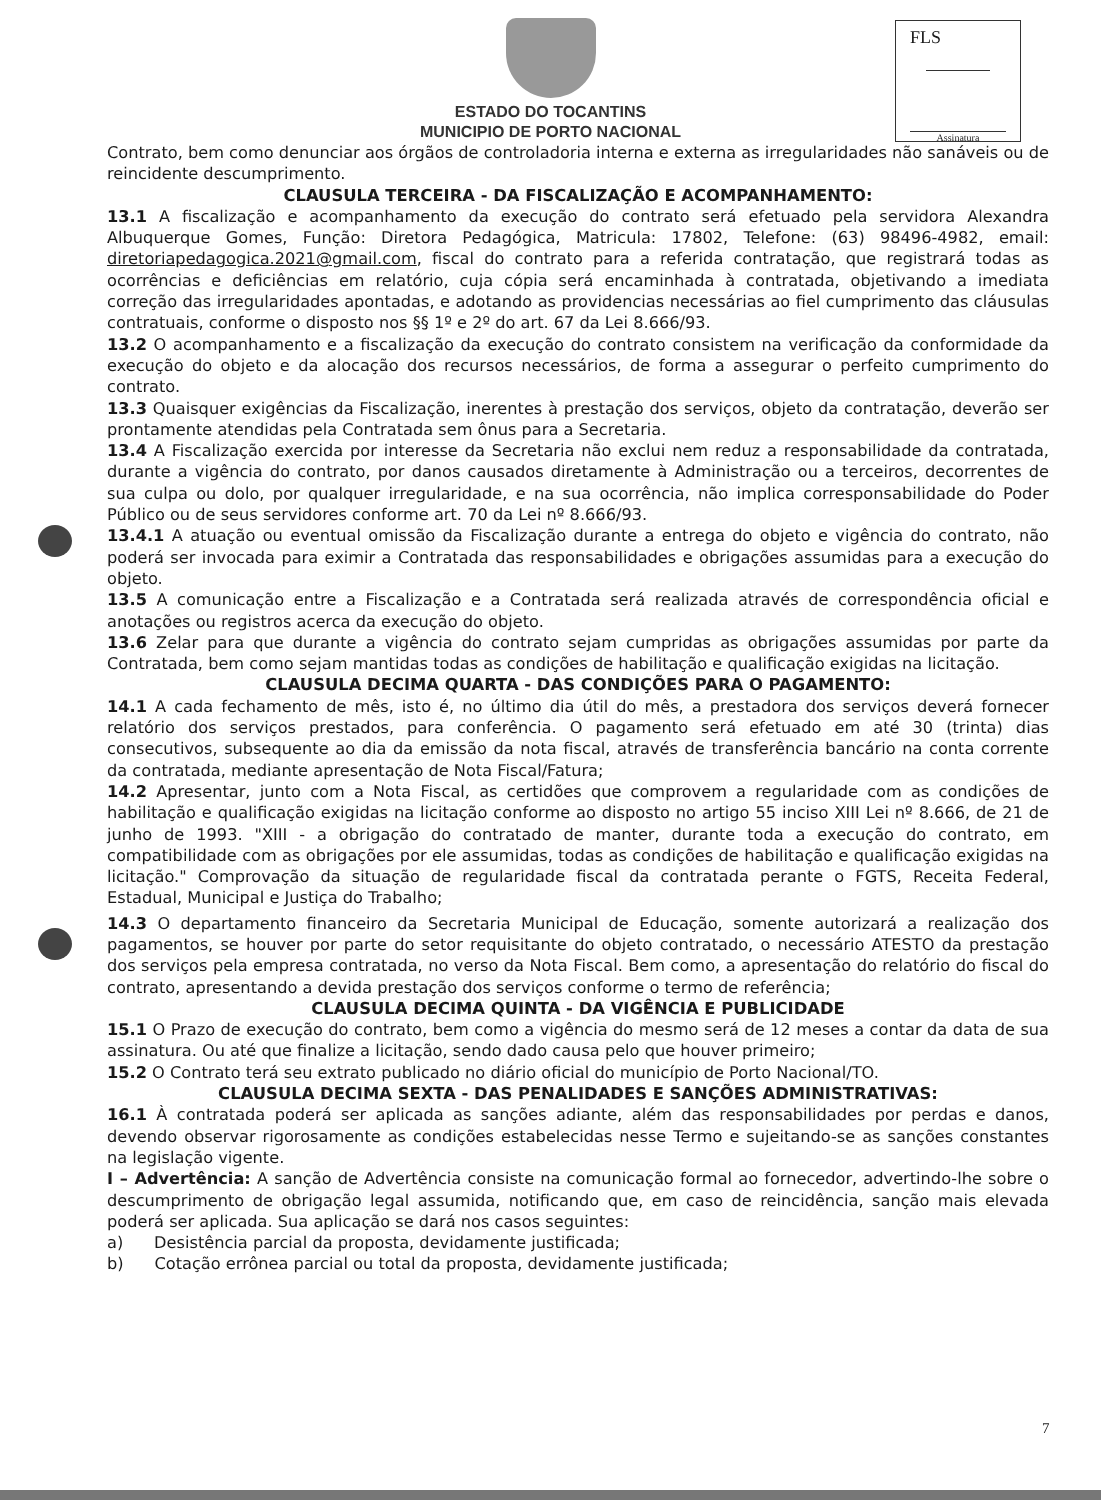FLS
Assinatura
ESTADO DO TOCANTINS
MUNICIPIO DE PORTO NACIONAL
Contrato, bem como denunciar aos órgãos de controladoria interna e externa as irregularidades não sanáveis ou de reincidente descumprimento.
CLAUSULA TERCEIRA - DA FISCALIZAÇÃO E ACOMPANHAMENTO:
13.1 A fiscalização e acompanhamento da execução do contrato será efetuado pela servidora Alexandra Albuquerque Gomes, Função: Diretora Pedagógica, Matricula: 17802, Telefone: (63) 98496-4982, email: diretoriapedagogica.2021@gmail.com, fiscal do contrato para a referida contratação, que registrará todas as ocorrências e deficiências em relatório, cuja cópia será encaminhada à contratada, objetivando a imediata correção das irregularidades apontadas, e adotando as providencias necessárias ao fiel cumprimento das cláusulas contratuais, conforme o disposto nos §§ 1º e 2º do art. 67 da Lei 8.666/93.
13.2 O acompanhamento e a fiscalização da execução do contrato consistem na verificação da conformidade da execução do objeto e da alocação dos recursos necessários, de forma a assegurar o perfeito cumprimento do contrato.
13.3 Quaisquer exigências da Fiscalização, inerentes à prestação dos serviços, objeto da contratação, deverão ser prontamente atendidas pela Contratada sem ônus para a Secretaria.
13.4 A Fiscalização exercida por interesse da Secretaria não exclui nem reduz a responsabilidade da contratada, durante a vigência do contrato, por danos causados diretamente à Administração ou a terceiros, decorrentes de sua culpa ou dolo, por qualquer irregularidade, e na sua ocorrência, não implica corresponsabilidade do Poder Público ou de seus servidores conforme art. 70 da Lei nº 8.666/93.
13.4.1 A atuação ou eventual omissão da Fiscalização durante a entrega do objeto e vigência do contrato, não poderá ser invocada para eximir a Contratada das responsabilidades e obrigações assumidas para a execução do objeto.
13.5 A comunicação entre a Fiscalização e a Contratada será realizada através de correspondência oficial e anotações ou registros acerca da execução do objeto.
13.6 Zelar para que durante a vigência do contrato sejam cumpridas as obrigações assumidas por parte da Contratada, bem como sejam mantidas todas as condições de habilitação e qualificação exigidas na licitação.
CLAUSULA DECIMA QUARTA - DAS CONDIÇÕES PARA O PAGAMENTO:
14.1 A cada fechamento de mês, isto é, no último dia útil do mês, a prestadora dos serviços deverá fornecer relatório dos serviços prestados, para conferência. O pagamento será efetuado em até 30 (trinta) dias consecutivos, subsequente ao dia da emissão da nota fiscal, através de transferência bancário na conta corrente da contratada, mediante apresentação de Nota Fiscal/Fatura;
14.2 Apresentar, junto com a Nota Fiscal, as certidões que comprovem a regularidade com as condições de habilitação e qualificação exigidas na licitação conforme ao disposto no artigo 55 inciso XIII Lei nº 8.666, de 21 de junho de 1993. "XIII - a obrigação do contratado de manter, durante toda a execução do contrato, em compatibilidade com as obrigações por ele assumidas, todas as condições de habilitação e qualificação exigidas na licitação." Comprovação da situação de regularidade fiscal da contratada perante o FGTS, Receita Federal, Estadual, Municipal e Justiça do Trabalho;
14.3 O departamento financeiro da Secretaria Municipal de Educação, somente autorizará a realização dos pagamentos, se houver por parte do setor requisitante do objeto contratado, o necessário ATESTO da prestação dos serviços pela empresa contratada, no verso da Nota Fiscal. Bem como, a apresentação do relatório do fiscal do contrato, apresentando a devida prestação dos serviços conforme o termo de referência;
CLAUSULA DECIMA QUINTA - DA VIGÊNCIA E PUBLICIDADE
15.1 O Prazo de execução do contrato, bem como a vigência do mesmo será de 12 meses a contar da data de sua assinatura. Ou até que finalize a licitação, sendo dado causa pelo que houver primeiro;
15.2 O Contrato terá seu extrato publicado no diário oficial do município de Porto Nacional/TO.
CLAUSULA DECIMA SEXTA - DAS PENALIDADES E SANÇÕES ADMINISTRATIVAS:
16.1 À contratada poderá ser aplicada as sanções adiante, além das responsabilidades por perdas e danos, devendo observar rigorosamente as condições estabelecidas nesse Termo e sujeitando-se as sanções constantes na legislação vigente.
I – Advertência: A sanção de Advertência consiste na comunicação formal ao fornecedor, advertindo-lhe sobre o descumprimento de obrigação legal assumida, notificando que, em caso de reincidência, sanção mais elevada poderá ser aplicada. Sua aplicação se dará nos casos seguintes:
a) Desistência parcial da proposta, devidamente justificada;
b) Cotação errônea parcial ou total da proposta, devidamente justificada;
7